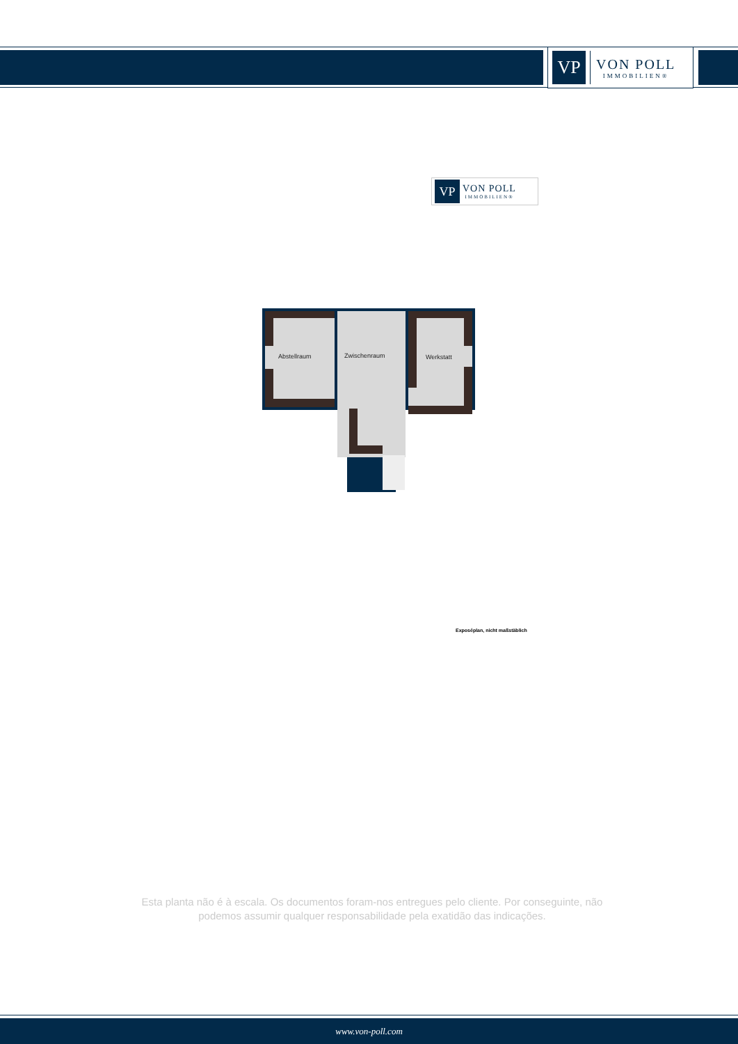VP
VON POLL
IMMOBILIEN®
VP
VON POLL
IMMOBILIEN®
Abstellraum Zwischenraum Werkstatt
Exposéplan, nicht maßstäblich
Esta planta não é à escala. Os documentos foram-nos entregues pelo cliente. Por conseguinte, não podemos assumir qualquer responsabilidade pela exatidão das indicações.
www.von-poll.com